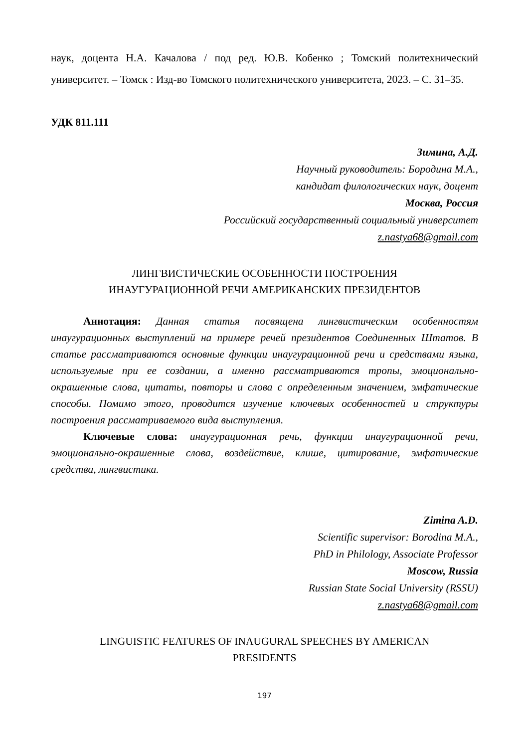наук, доцента Н.А. Качалова / под ред. Ю.В. Кобенко ; Томский политехнический университет. – Томск : Изд-во Томского политехнического университета, 2023. – С. 31–35.
УДК 811.111
Зимина, А.Д.
Научный руководитель: Бородина М.А.,
кандидат филологических наук, доцент
Москва, Россия
Российский государственный социальный университет
z.nastya68@gmail.com
ЛИНГВИСТИЧЕСКИЕ ОСОБЕННОСТИ ПОСТРОЕНИЯ
ИНАУГУРАЦИОННОЙ РЕЧИ АМЕРИКАНСКИХ ПРЕЗИДЕНТОВ
Аннотация: Данная статья посвящена лингвистическим особенностям инаугурационных выступлений на примере речей президентов Соединенных Штатов. В статье рассматриваются основные функции инаугурационной речи и средствами языка, используемые при ее создании, а именно рассматриваются тропы, эмоционально-окрашенные слова, цитаты, повторы и слова с определенным значением, эмфатические способы. Помимо этого, проводится изучение ключевых особенностей и структуры построения рассматриваемого вида выступления.
Ключевые слова: инаугурационная речь, функции инаугурационной речи, эмоционально-окрашенные слова, воздействие, клише, цитирование, эмфатические средства, лингвистика.
Zimina A.D.
Scientific supervisor: Borodina M.A.,
PhD in Philology, Associate Professor
Moscow, Russia
Russian State Social University (RSSU)
z.nastya68@gmail.com
LINGUISTIC FEATURES OF INAUGURAL SPEECHES BY AMERICAN
PRESIDENTS
197